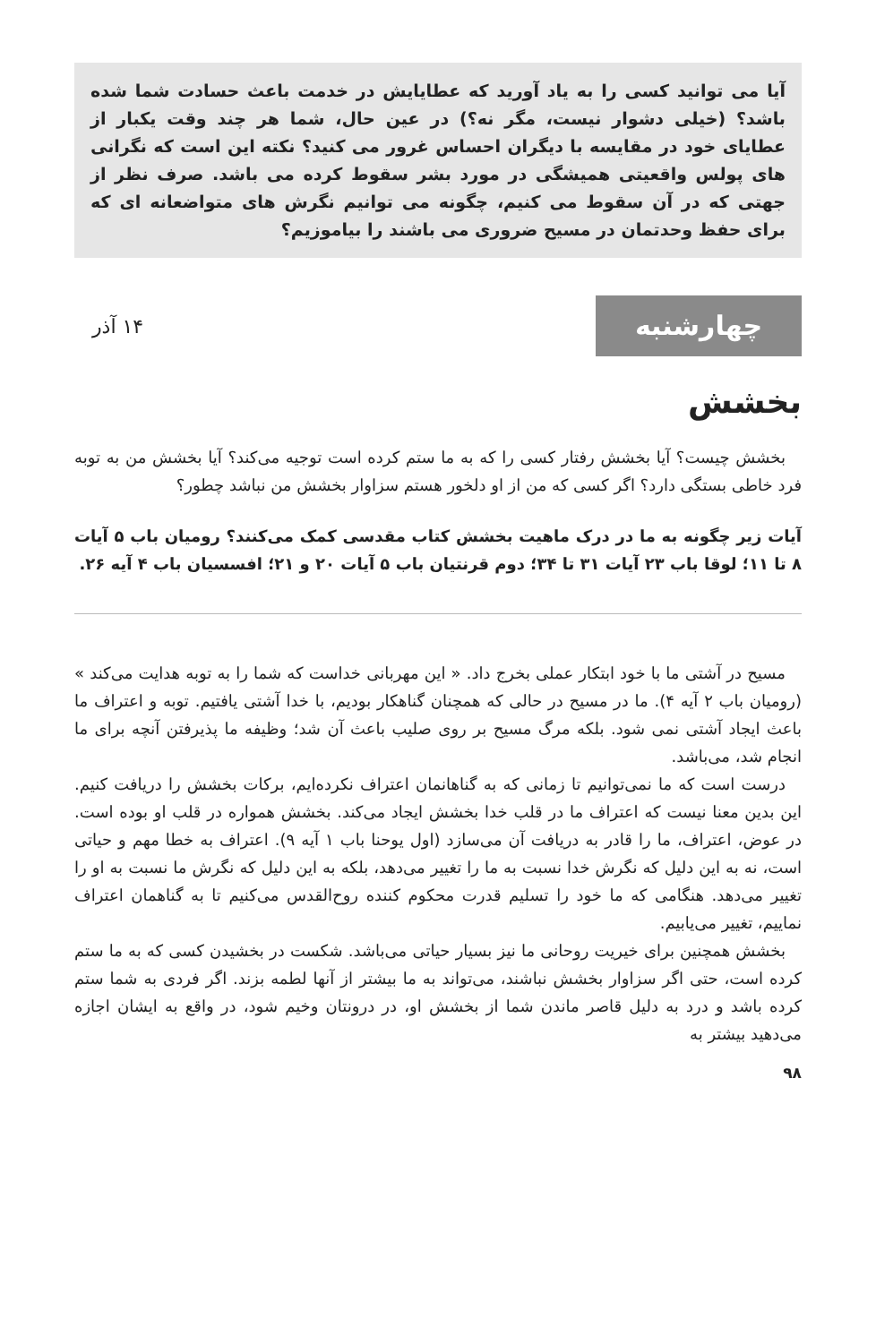آیا می توانید کسی را به یاد آورید که عطایایش در خدمت باعث حسادت شما شده باشد؟ (خیلی دشوار نیست، مگر نه؟) در عین حال، شما هر چند وقت یکبار از عطایای خود در مقایسه با دیگران احساس غرور می کنید؟ نکته این است که نگرانی های پولس واقعیتی همیشگی در مورد بشر سقوط کرده می باشد. صرف نظر از جهتی که در آن سقوط می کنیم، چگونه می توانیم نگرش های متواضعانه ای که برای حفظ وحدتمان در مسیح ضروری می باشند را بیاموزیم؟
چهارشنبه
۱۴ آذر
بخشش
بخشش چیست؟ آیا بخشش رفتار کسی را که به ما ستم کرده است توجیه می‌کند؟ آیا بخشش من به توبه فرد خاطی بستگی دارد؟ اگر کسی که من از او دلخور هستم سزاوار بخشش من نباشد چطور؟
آیات زیر چگونه به ما در درک ماهیت بخشش کتاب مقدسی کمک می‌کنند؟ رومیان باب ۵ آیات ۸ تا ۱۱؛ لوقا باب ۲۳ آیات ۳۱ تا ۳۴؛ دوم قرنتیان باب ۵ آیات ۲۰ و ۲۱؛ افسسیان باب ۴ آیه ۲۶.
مسیح در آشتی ما با خود ابتکار عملی بخرج داد. « این مهربانی خداست که شما را به توبه هدایت می‌کند » (رومیان باب ۲ آیه ۴). ما در مسیح در حالی که همچنان گناهکار بودیم، با خدا آشتی یافتیم. توبه و اعتراف ما باعث ایجاد آشتی نمی شود. بلکه مرگ مسیح بر روی صلیب باعث آن شد؛ وظیفه ما پذیرفتن آنچه برای ما انجام شد، می‌باشد.
درست است که ما نمی‌توانیم تا زمانی که به گناهانمان اعتراف نکرده‌ایم، برکات بخشش را دریافت کنیم. این بدین معنا نیست که اعتراف ما در قلب خدا بخشش ایجاد می‌کند. بخشش همواره در قلب او بوده است. در عوض، اعتراف، ما را قادر به دریافت آن می‌سازد (اول یوحنا باب ۱ آیه ۹). اعتراف به خطا مهم و حیاتی است، نه به این دلیل که نگرش خدا نسبت به ما را تغییر می‌دهد، بلکه به این دلیل که نگرش ما نسبت به او را تغییر می‌دهد. هنگامی که ما خود را تسلیم قدرت محکوم کننده روح‌القدس می‌کنیم تا به گناهمان اعتراف نماییم، تغییر می‌یابیم.
بخشش همچنین برای خیریت روحانی ما نیز بسیار حیاتی می‌باشد. شکست در بخشیدن کسی که به ما ستم کرده است، حتی اگر سزاوار بخشش نباشند، می‌تواند به ما بیشتر از آنها لطمه بزند. اگر فردی به شما ستم کرده باشد و درد به دلیل قاصر ماندن شما از بخشش او، در درونتان وخیم شود، در واقع به ایشان اجازه می‌دهید بیشتر به
۹۸